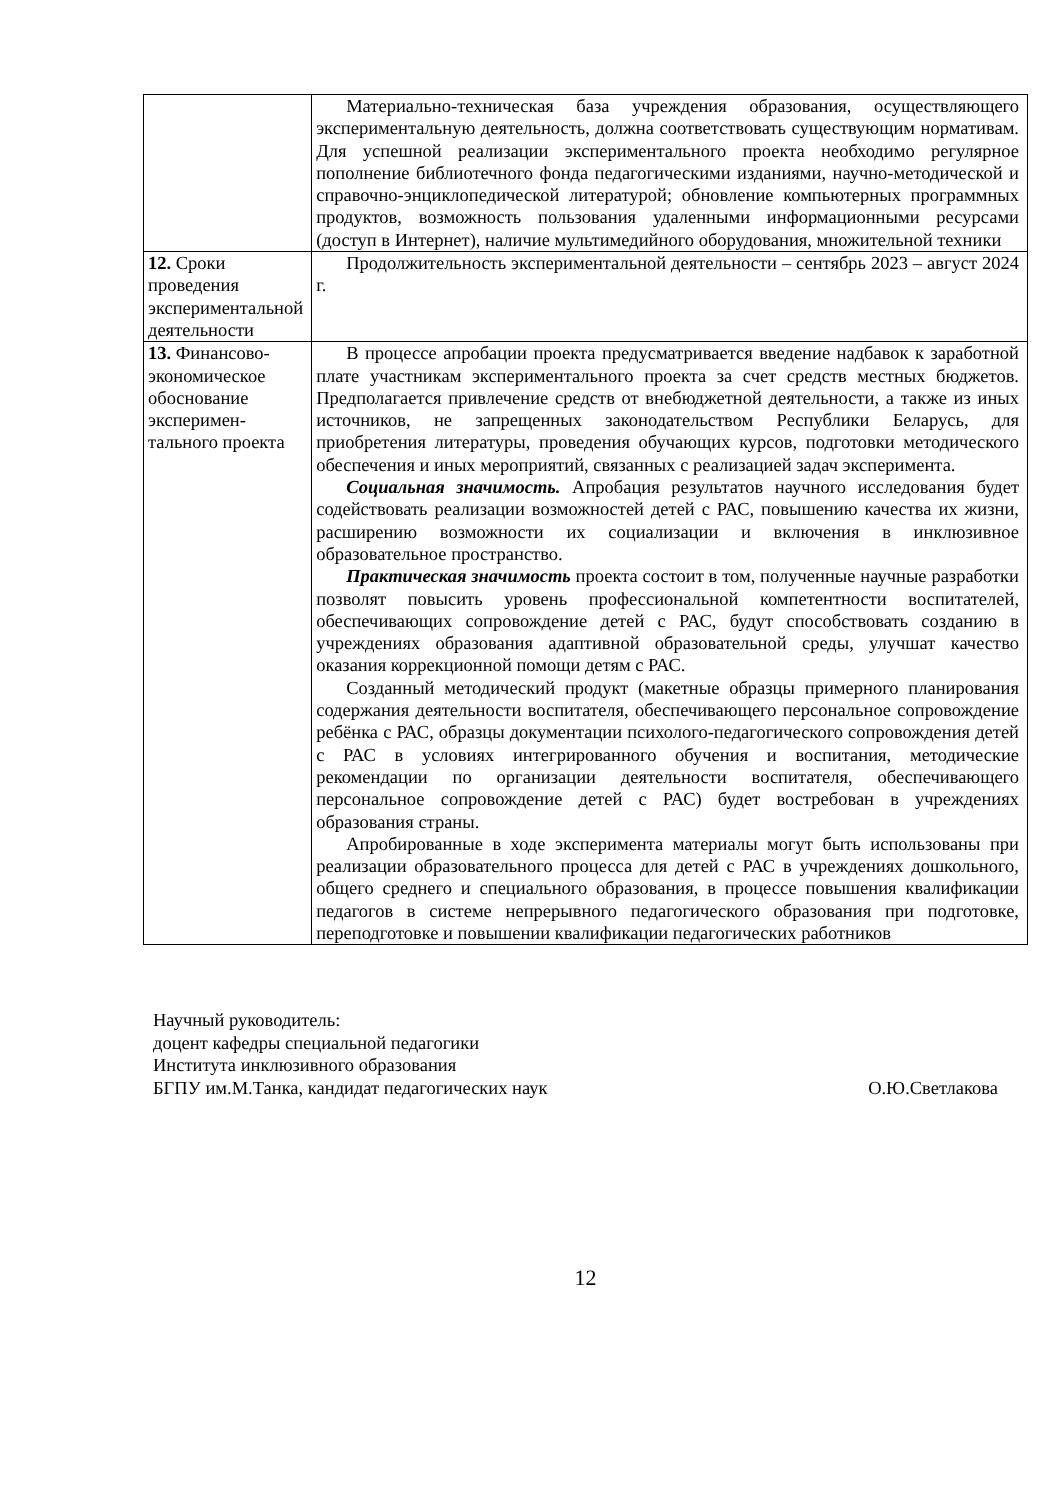| | Материально-техническая база учреждения образования, осуществляющего экспериментальную деятельность, должна соответствовать существующим нормативам. Для успешной реализации экспериментального проекта необходимо регулярное пополнение библиотечного фонда педагогическими изданиями, научно-методической и справочно-энциклопедической литературой; обновление компьютерных программных продуктов, возможность пользования удаленными информационными ресурсами (доступ в Интернет), наличие мультимедийного оборудования, множительной техники |
| 12. Сроки проведения экспериментальной деятельности | Продолжительность экспериментальной деятельности – сентябрь 2023 – август 2024 г. |
| 13. Финансово-экономическое обоснование эксперимен­тального проекта | В процессе апробации проекта предусматривается введение надбавок к заработной плате участникам экспериментального проекта за счет средств местных бюджетов. Предполагается привлечение средств от внебюджетной деятельности, а также из иных источников, не запрещенных законодательством Республики Беларусь, для приобретения литературы, проведения обучающих курсов, подготовки методического обеспечения и иных мероприятий, связанных с реализацией задач эксперимента. Социальная значимость. Апробация результатов научного исследования будет содействовать реализации возможностей детей с РАС, повышению качества их жизни, расширению возможности их социализации и включения в инклюзивное образовательное пространство. Практическая значимость проекта состоит в том, полученные научные разработки позволят повысить уровень профессиональной компетентности воспитателей, обеспечивающих сопровождение детей с РАС, будут способствовать созданию в учреждениях образования адаптивной образовательной среды, улучшат качество оказания коррекционной помощи детям с РАС. Созданный методический продукт (макетные образцы примерного планирования содержания деятельности воспитателя, обеспечивающего персональное сопровождение ребёнка с РАС, образцы документации психолого-педагогического сопровождения детей с РАС в условиях интегрированного обучения и воспитания, методические рекомендации по организации деятельности воспитателя, обеспечивающего персональное сопровождение детей с РАС) будет востребован в учреждениях образования страны. Апробированные в ходе эксперимента материалы могут быть использованы при реализации образовательного процесса для детей с РАС в учреждениях дошкольного, общего среднего и специального образования, в процессе повышения квалификации педагогов в системе непрерывного педагогического образования при подготовке, переподготовке и повышении квалификации педагогических работников |
Научный руководитель:
доцент кафедры специальной педагогики
Института инклюзивного образования
БГПУ им.М.Танка, кандидат педагогических наук О.Ю.Светлакова
12